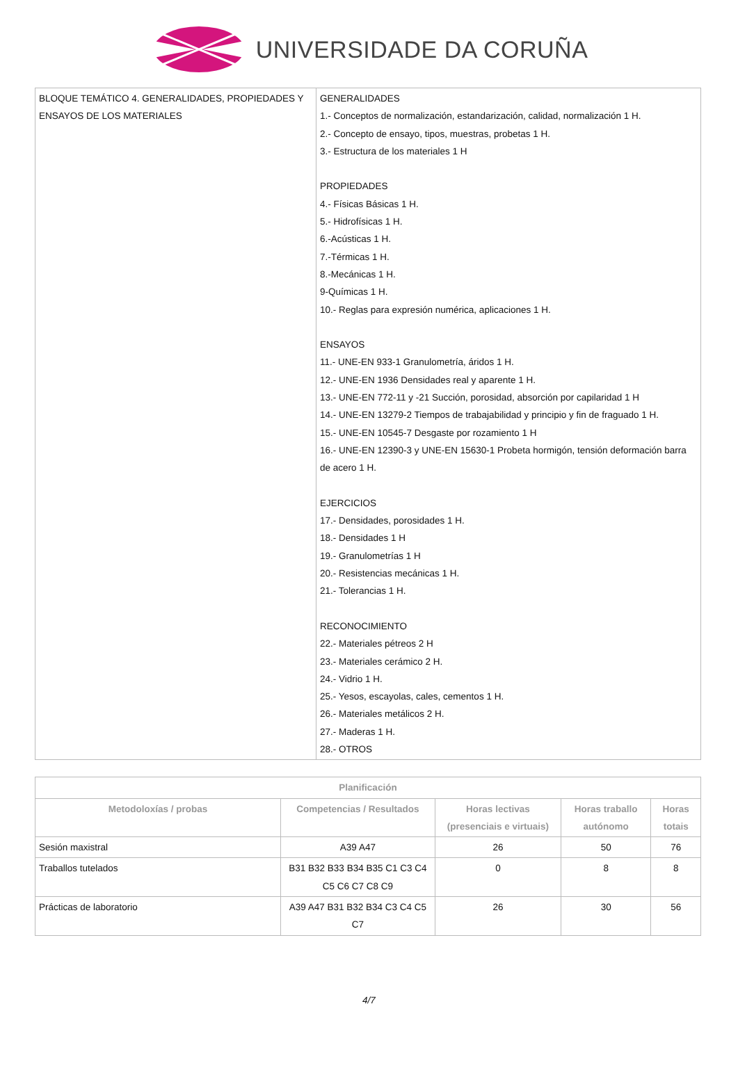UNIVERSIDADE DA CORUÑA
| BLOQUE TEMÁTICO 4. GENERALIDADES, PROPIEDADES Y ENSAYOS DE LOS MATERIALES | GENERALIDADES 1.- Conceptos de normalización, estandarización, calidad, normalización 1 H. 2.- Concepto de ensayo, tipos, muestras, probetas 1 H. 3.- Estructura de los materiales 1 H PROPIEDADES 4.- Físicas Básicas 1 H. 5.- Hidrofísicas 1 H. 6.-Acústicas 1 H. 7.-Térmicas 1 H. 8.-Mecánicas 1 H. 9-Químicas 1 H. 10.- Reglas para expresión numérica, aplicaciones 1 H. ENSAYOS 11.- UNE-EN 933-1 Granulometría, áridos 1 H. 12.- UNE-EN 1936 Densidades real y aparente 1 H. 13.- UNE-EN 772-11 y -21 Succión, porosidad, absorción por capilaridad 1 H 14.- UNE-EN 13279-2 Tiempos de trabajabilidad y principio y fin de fraguado 1 H. 15.- UNE-EN 10545-7 Desgaste por rozamiento 1 H 16.- UNE-EN 12390-3 y UNE-EN 15630-1 Probeta hormigón, tensión deformación barra de acero 1 H. EJERCICIOS 17.- Densidades, porosidades 1 H. 18.- Densidades 1 H 19.- Granulometrías 1 H 20.- Resistencias mecánicas 1 H. 21.- Tolerancias 1 H. RECONOCIMIENTO 22.- Materiales pétreos 2 H 23.- Materiales cerámico 2 H. 24.- Vidrio 1 H. 25.- Yesos, escayolas, cales, cementos 1 H. 26.- Materiales metálicos 2 H. 27.- Maderas 1 H. 28.- OTROS |
| Planificación | | | | |
| --- | --- | --- | --- | --- |
| Metodoloxías / probas | Competencias / Resultados | Horas lectivas (presenciais e virtuais) | Horas traballo autónomo | Horas totais |
| Sesión maxistral | A39 A47 | 26 | 50 | 76 |
| Traballos tutelados | B31 B32 B33 B34 B35 C1 C3 C4 C5 C6 C7 C8 C9 | 0 | 8 | 8 |
| Prácticas de laboratorio | A39 A47 B31 B32 B34 C3 C4 C5 C7 | 26 | 30 | 56 |
4/7